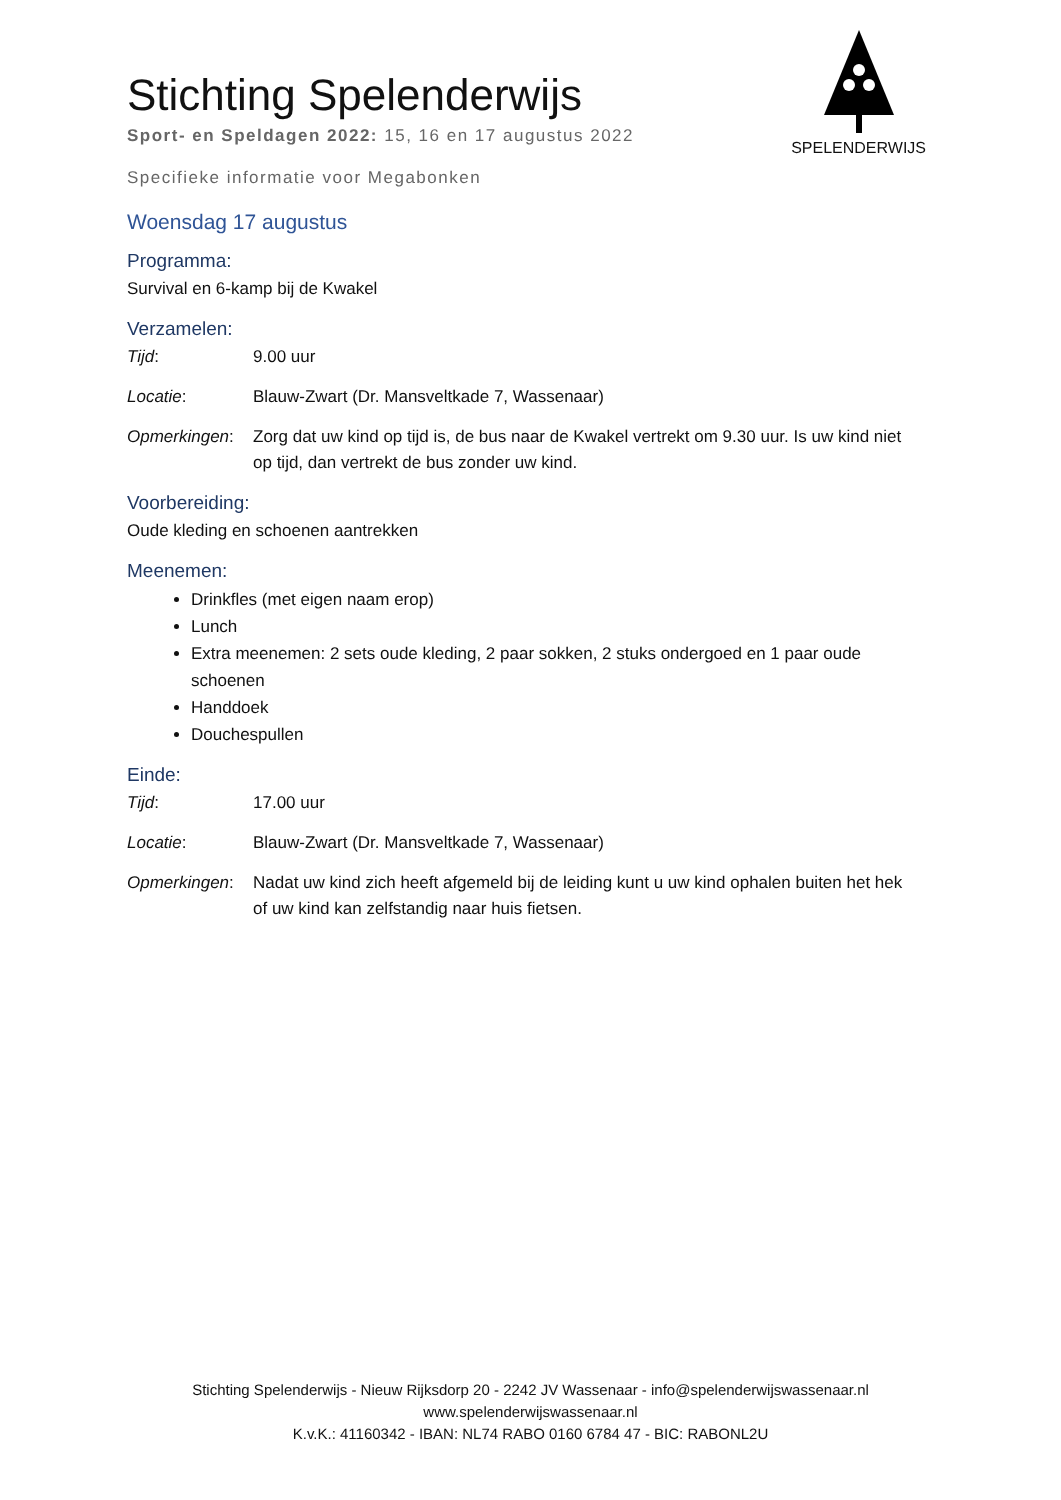SPELENDERWIJS
Stichting Spelenderwijs
Sport- en Speldagen 2022: 15, 16 en 17 augustus 2022
Specifieke informatie voor Megabonken
Woensdag 17 augustus
Programma:
Survival en 6-kamp bij de Kwakel
Verzamelen:
Tijd: 9.00 uur
Locatie: Blauw-Zwart (Dr. Mansveltkade 7, Wassenaar)
Opmerkingen: Zorg dat uw kind op tijd is, de bus naar de Kwakel vertrekt om 9.30 uur. Is uw kind niet op tijd, dan vertrekt de bus zonder uw kind.
Voorbereiding:
Oude kleding en schoenen aantrekken
Meenemen:
Drinkfles (met eigen naam erop)
Lunch
Extra meenemen: 2 sets oude kleding, 2 paar sokken, 2 stuks ondergoed en 1 paar oude schoenen
Handdoek
Douchespullen
Einde:
Tijd: 17.00 uur
Locatie: Blauw-Zwart (Dr. Mansveltkade 7, Wassenaar)
Opmerkingen: Nadat uw kind zich heeft afgemeld bij de leiding kunt u uw kind ophalen buiten het hek of uw kind kan zelfstandig naar huis fietsen.
Stichting Spelenderwijs - Nieuw Rijksdorp 20 - 2242 JV Wassenaar - info@spelenderwijswassenaar.nl
www.spelenderwijswassenaar.nl
K.v.K.: 41160342 - IBAN: NL74 RABO 0160 6784 47 - BIC: RABONL2U